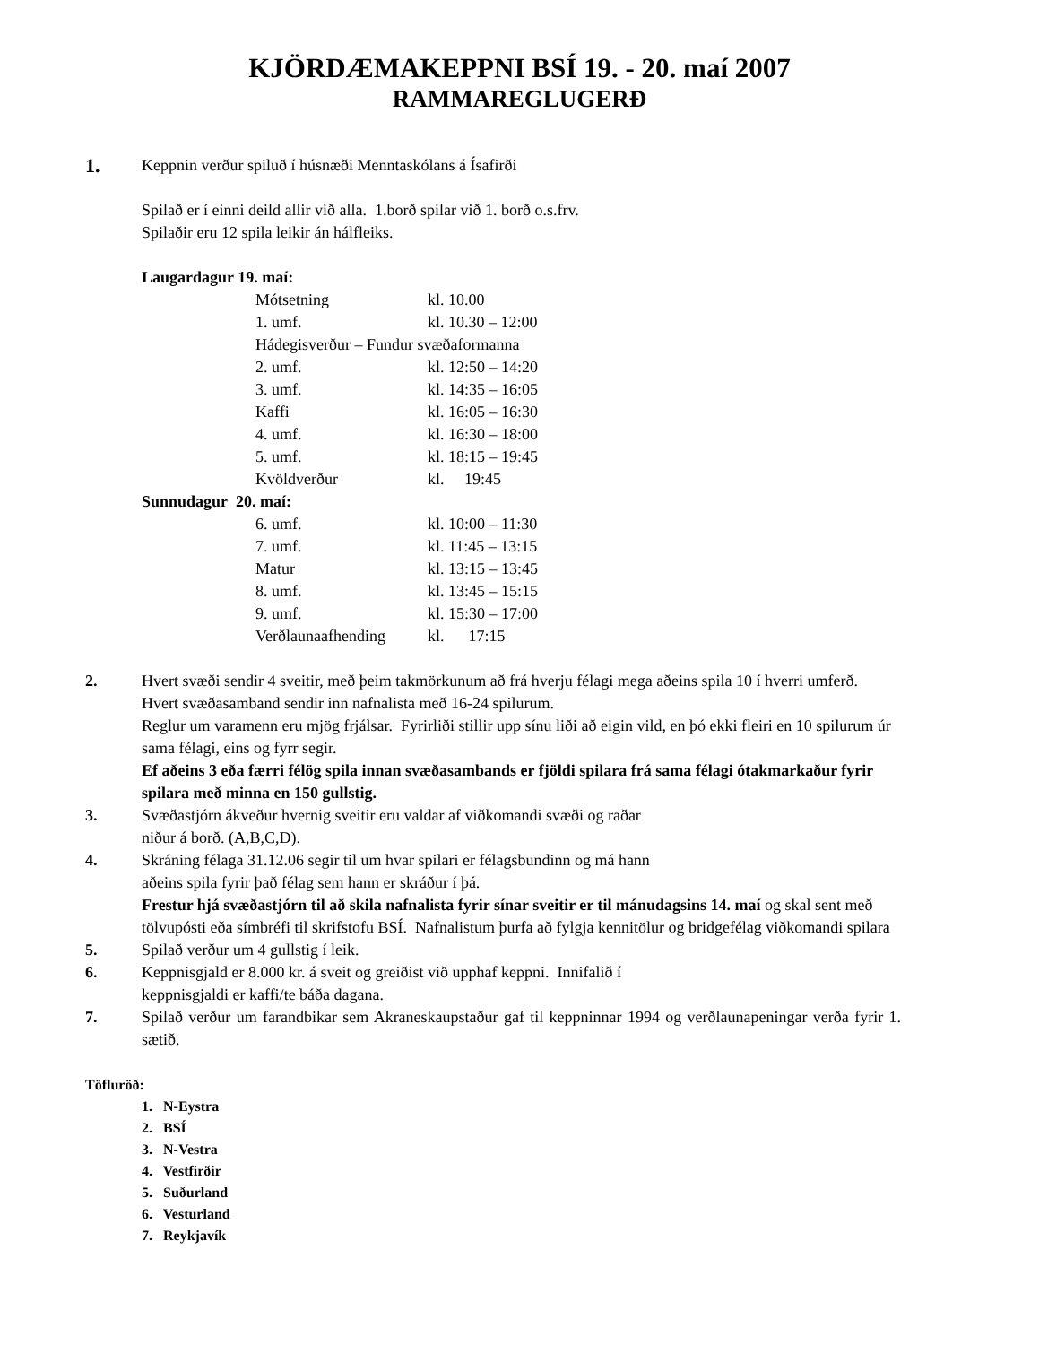KJÖRDÆMAKEPPNI BSÍ 19. - 20. maí 2007
RAMMAREGLUGERÐ
1.
Keppnin verður spiluð í húsnæði Menntaskólans á Ísafirði
Spilað er í einni deild allir við alla. 1.borð spilar við 1. borð o.s.frv.
Spilaðir eru 12 spila leikir án hálfleiks.
Laugardagur 19. maí:
| Mótsetning | kl. 10.00 |
| 1. umf. | kl. 10.30 – 12:00 |
| Hádegisverður – Fundur svæðaformanna | |
| 2. umf. | kl. 12:50 – 14:20 |
| 3. umf. | kl. 14:35 – 16:05 |
| Kaffi | kl. 16:05 – 16:30 |
| 4. umf. | kl. 16:30 – 18:00 |
| 5. umf. | kl. 18:15 – 19:45 |
| Kvöldverður | kl. 19:45 |
Sunnudagur 20. maí:
| 6. umf. | kl. 10:00 – 11:30 |
| 7. umf. | kl. 11:45 – 13:15 |
| Matur | kl. 13:15 – 13:45 |
| 8. umf. | kl. 13:45 – 15:15 |
| 9. umf. | kl. 15:30 – 17:00 |
| Verðlaunaafhending | kl. 17:15 |
2. Hvert svæði sendir 4 sveitir, með þeim takmörkunum að frá hverju félagi mega aðeins spila 10 í hverri umferð. Hvert svæðasamband sendir inn nafnalista með 16-24 spilurum.
Reglur um varamenn eru mjög frjálsar. Fyrirliði stillir upp sínu liði að eigin vild, en þó ekki fleiri en 10 spilurum úr sama félagi, eins og fyrr segir.
Ef aðeins 3 eða færri félög spila innan svæðasambands er fjöldi spilara frá sama félagi ótakmarkaður fyrir spilara með minna en 150 gullstig.
3. Svæðastjórn ákveður hvernig sveitir eru valdar af viðkomandi svæði og raðar
niður á borð. (A,B,C,D).
4. Skráning félaga 31.12.06 segir til um hvar spilari er félagsbundinn og má hann
aðeins spila fyrir það félag sem hann er skráður í þá.
Frestur hjá svæðastjórn til að skila nafnalista fyrir sínar sveitir er til mánudagsins 14. maí og skal sent með tölvupósti eða símbréfi til skrifstofu BSÍ. Nafnalistum þurfa að fylgja kennitölur og bridgefélag viðkomandi spilara
5. Spilað verður um 4 gullstig í leik.
6. Keppnisgjald er 8.000 kr. á sveit og greiðist við upphaf keppni. Innifalið í
keppnisgjaldi er kaffi/te báða dagana.
7. Spilað verður um farandbikar sem Akraneskaupstaður gaf til keppninnar 1994 og verðlaunapeningar verða fyrir 1. sætið.
Töfluröð:
1. N-Eystra
2. BSÍ
3. N-Vestra
4. Vestfirðir
5. Suðurland
6. Vesturland
7. Reykjavík